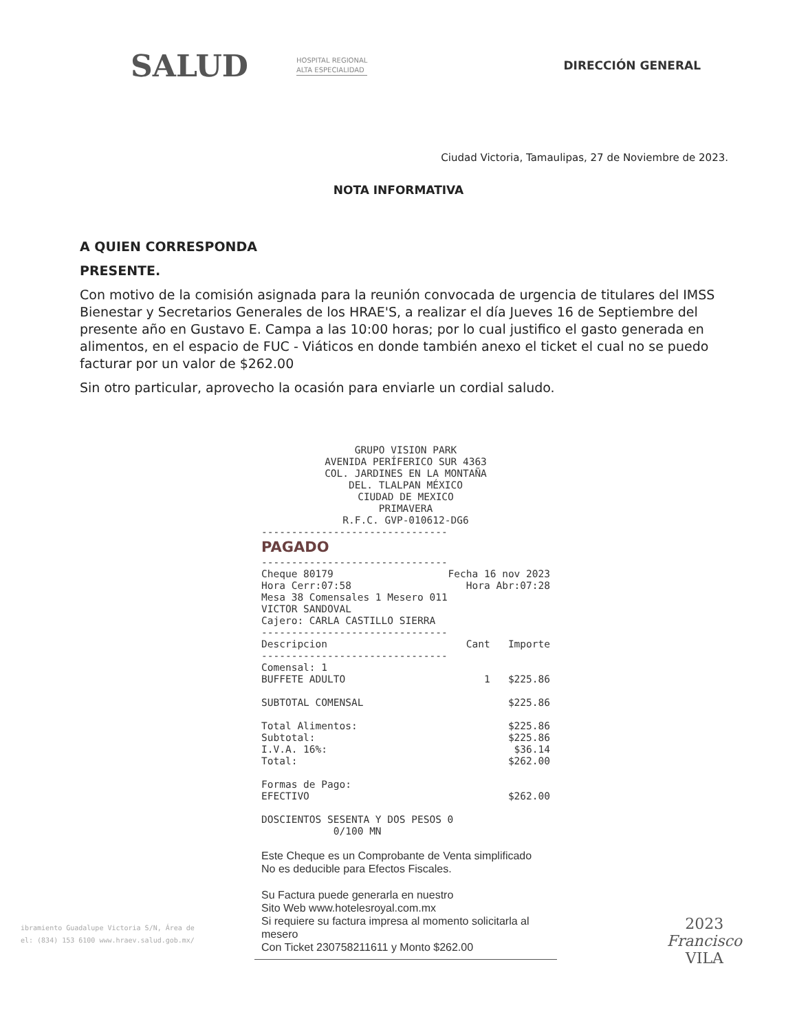SALUD HOSPITAL REGIONAL
ALTA ESPECIALIDAD DIRECCIÓN GENERAL
Ciudad Victoria, Tamaulipas, 27 de Noviembre de 2023.
NOTA INFORMATIVA
A QUIEN CORRESPONDA
PRESENTE.
Con motivo de la comisión asignada para la reunión convocada de urgencia de titulares del IMSS Bienestar y Secretarios Generales de los HRAE'S, a realizar el día Jueves 16 de Septiembre del presente año en Gustavo E. Campa a las 10:00 horas; por lo cual justifico el gasto generada en alimentos, en el espacio de FUC - Viáticos en donde también anexo el ticket el cual no se puedo facturar por un valor de $262.00
Sin otro particular, aprovecho la ocasión para enviarle un cordial saludo.
GRUPO VISION PARK
AVENIDA PERÍFERICO SUR 4363
COL. JARDINES EN LA MONTAÑA
DEL. TLALPAN MÉXICO
CIUDAD DE MEXICO
PRIMAVERA
R.F.C. GVP-010612-DG6
-------------------------------
PAGADO
-------------------------------
Cheque 80179 Fecha 16 nov 2023
Hora Cerr:07:58 Hora Abr:07:28
Mesa 38 Comensales 1 Mesero 011
VICTOR SANDOVAL
Cajero: CARLA CASTILLO SIERRA
-------------------------------
Descripcion Cant Importe
-------------------------------
Comensal: 1
BUFFETE ADULTO 1 $225.86
SUBTOTAL COMENSAL $225.86
Total Alimentos: $225.86
Subtotal: $225.86
I.V.A. 16%: $36.14
Total: $262.00
Formas de Pago:
EFECTIVO $262.00
DOSCIENTOS SESENTA Y DOS PESOS 0
0/100 MN
Este Cheque es un Comprobante de Venta simplificado
No es deducible para Efectos Fiscales.
Su Factura puede generarla en nuestro
Sito Web www.hotelesroyal.com.mx
Si requiere su factura impresa al momento solicitarla al mesero
Con Ticket 230758211611 y Monto $262.00
ibramiento Guadalupe Victoria S/N, Área de
el: (834) 153 6100 www.hraev.salud.gob.mx/
2023
Francisco
VILA